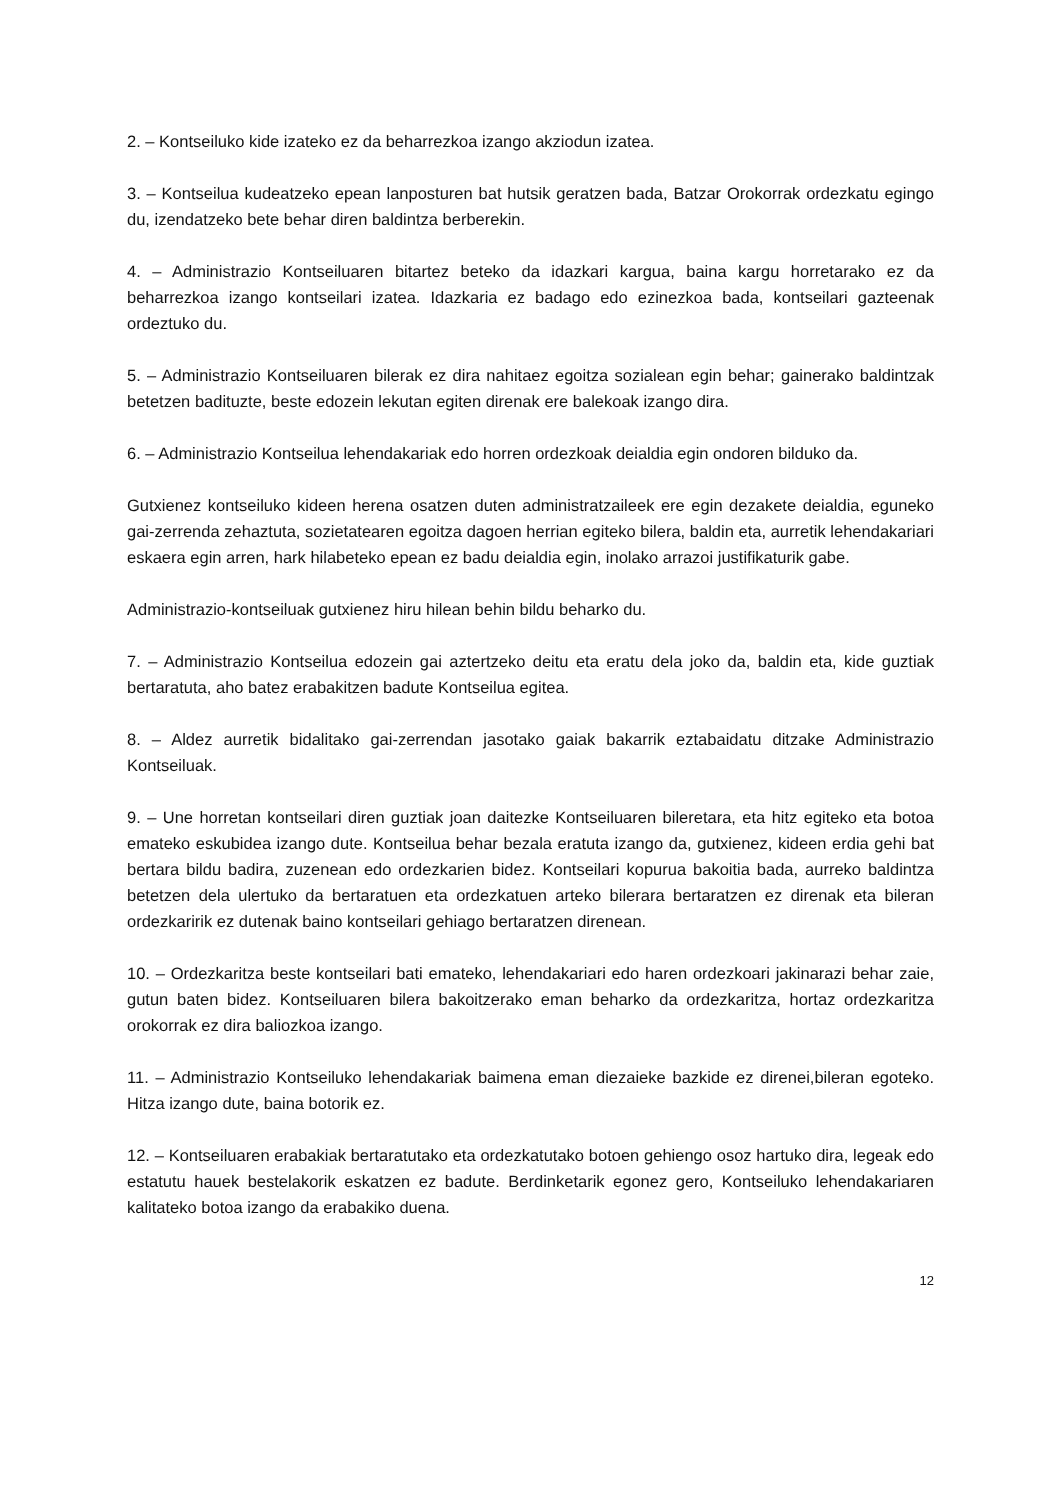2. – Kontseiluko kide izateko ez da beharrezkoa izango akziodun izatea.
3. – Kontseilua kudeatzeko epean lanposturen bat hutsik geratzen bada, Batzar Orokorrak ordezkatu egingo du, izendatzeko bete behar diren baldintza berberekin.
4. – Administrazio Kontseiluaren bitartez beteko da idazkari kargua, baina kargu horretarako ez da beharrezkoa izango kontseilari izatea. Idazkaria ez badago edo ezinezkoa bada, kontseilari gazteenak ordeztuko du.
5. – Administrazio Kontseiluaren bilerak ez dira nahitaez egoitza sozialean egin behar; gainerako baldintzak betetzen badituzte, beste edozein lekutan egiten direnak ere balekoak izango dira.
6. – Administrazio Kontseilua lehendakariak edo horren ordezkoak deialdia egin ondoren bilduko da.
Gutxienez kontseiluko kideen herena osatzen duten administratzaileek ere egin dezakete deialdia, eguneko gai-zerrenda zehaztuta, sozietatearen egoitza dagoen herrian egiteko bilera, baldin eta, aurretik lehendakariari eskaera egin arren, hark hilabeteko epean ez badu deialdia egin, inolako arrazoi justifikaturik gabe.
Administrazio-kontseiluak gutxienez hiru hilean behin bildu beharko du.
7. – Administrazio Kontseilua edozein gai aztertzeko deitu eta eratu dela joko da, baldin eta, kide guztiak bertaratuta, aho batez erabakitzen badute Kontseilua egitea.
8. – Aldez aurretik bidalitako gai-zerrendan jasotako gaiak bakarrik eztabaidatu ditzake Administrazio Kontseiluak.
9. – Une horretan kontseilari diren guztiak joan daitezke Kontseiluaren bileretara, eta hitz egiteko eta botoa emateko eskubidea izango dute. Kontseilua behar bezala eratuta izango da, gutxienez, kideen erdia gehi bat bertara bildu badira, zuzenean edo ordezkarien bidez. Kontseilari kopurua bakoitia bada, aurreko baldintza betetzen dela ulertuko da bertaratuen eta ordezkatuen arteko bilerara bertaratzen ez direnak eta bileran ordezkaririk ez dutenak baino kontseilari gehiago bertaratzen direnean.
10. – Ordezkaritza beste kontseilari bati emateko, lehendakariari edo haren ordezkoari jakinarazi behar zaie, gutun baten bidez. Kontseiluaren bilera bakoitzerako eman beharko da ordezkaritza, hortaz ordezkaritza orokorrak ez dira baliozkoa izango.
11. – Administrazio Kontseiluko lehendakariak baimena eman diezaieke bazkide ez direnei,bileran egoteko. Hitza izango dute, baina botorik ez.
12. – Kontseiluaren erabakiak bertaratutako eta ordezkatutako botoen gehiengo osoz hartuko dira, legeak edo estatutu hauek bestelakorik eskatzen ez badute. Berdinketarik egonez gero, Kontseiluko lehendakariaren kalitateko botoa izango da erabakiko duena.
12